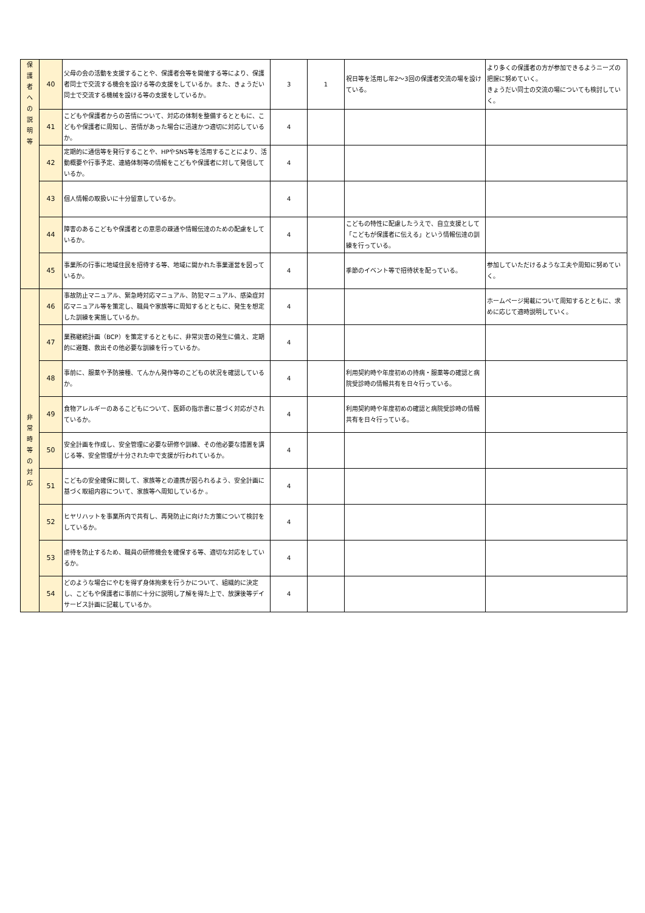| 保 護 者 へ の 説 明 等 | 40 | 父母の会の活動を支援することや、保護者会等を開催する等により、保護者同士で交流する機会を設ける等の支援をしているか。また、きょうだい同士で交流する機械を設ける等の支援をしているか。 | 3 | 1 | 祝日等を活用し年2～3回の保護者交流の場を設けている。 | より多くの保護者の方が参加できるようニーズの把握に努めていく。 きょうだい同士の交流の場についても検討していく。 |
| | 41 | こどもや保護者からの苦情について、対応の体制を整備するとともに、こどもや保護者に周知し、苦情があった場合に迅速かつ適切に対応しているか。 | 4 | | | |
| | 42 | 定期的に通信等を発行することや、HPやSNS等を活用することにより、活動概要や行事予定、連絡体制等の情報をこどもや保護者に対して発信しているか。 | 4 | | | |
| | 43 | 個人情報の取扱いに十分留意しているか。 | 4 | | | |
| | 44 | 障害のあるこどもや保護者との意思の疎通や情報伝達のための配慮をしているか。 | 4 | | こどもの特性に配慮したうえで、自立支援として「こどもが保護者に伝える」という情報伝達の訓練を行っている。 | |
| | 45 | 事業所の行事に地域住民を招待する等、地域に開かれた事業運営を図っているか。 | 4 | | 季節のイベント等で招待状を配っている。 | 参加していただけるような工夫や周知に努めていく。 |
| 非 常 時 等 の 対 応 | 46 | 事故防止マニュアル、緊急時対応マニュアル、防犯マニュアル、感染症対応マニュアル等を策定し、職員や家族等に周知するとともに、発生を想定した訓練を実施しているか。 | 4 | | | ホームページ掲載について周知するとともに、求めに応じて適時説明していく。 |
| | 47 | 業務継続計画（BCP）を策定するとともに、非常災害の発生に備え、定期的に避難、救出その他必要な訓練を行っているか。 | 4 | | | |
| | 48 | 事前に、服薬や予防接種、てんかん発作等のこどもの状況を確認しているか。 | 4 | | 利用契約時や年度初めの持病・服薬等の確認と病院受診時の情報共有を日々行っている。 | |
| | 49 | 食物アレルギーのあるこどもについて、医師の指示書に基づく対応がされているか。 | 4 | | 利用契約時や年度初めの確認と病院受診時の情報共有を日々行っている。 | |
| | 50 | 安全計画を作成し、安全管理に必要な研修や訓練、その他必要な措置を講じる等、安全管理が十分された中で支援が行われているか。 | 4 | | | |
| | 51 | こどもの安全確保に関して、家族等との連携が図られるよう、安全計画に基づく取組内容について、家族等へ周知しているか 。 | 4 | | | |
| | 52 | ヒヤリハットを事業所内で共有し、再発防止に向けた方策について検討をしているか。 | 4 | | | |
| | 53 | 虐待を防止するため、職員の研修機会を確保する等、適切な対応をしているか。 | 4 | | | |
| | 54 | どのような場合にやむを得ず身体拘束を行うかについて、組織的に決定し、こどもや保護者に事前に十分に説明し了解を得た上で、放課後等デイサービス計画に記載しているか。 | 4 | | | |